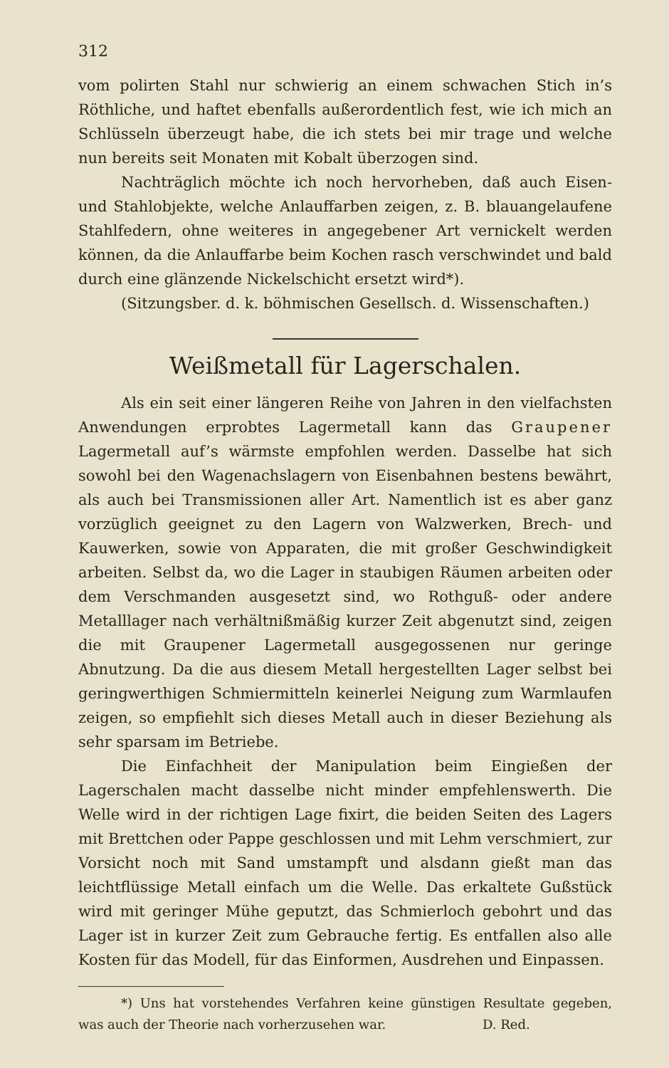312
vom polirten Stahl nur schwierig an einem schwachen Stich in’s Röthliche, und haftet ebenfalls außerordentlich fest, wie ich mich an Schlüsseln überzeugt habe, die ich stets bei mir trage und welche nun bereits seit Monaten mit Kobalt überzogen sind.
Nachträglich möchte ich noch hervorheben, daß auch Eisen- und Stahlobjekte, welche Anlauffarben zeigen, z. B. blauangelaufene Stahlfedern, ohne weiteres in angegebener Art vernickelt werden können, da die Anlauffarbe beim Kochen rasch verschwindet und bald durch eine glänzende Nickelschicht ersetzt wird*).
(Sitzungsber. d. k. böhmischen Gesellsch. d. Wissenschaften.)
Weißmetall für Lagerschalen.
Als ein seit einer längeren Reihe von Jahren in den vielfachsten Anwendungen erprobtes Lagermetall kann das Graupener Lagermetall auf’s wärmste empfohlen werden. Dasselbe hat sich sowohl bei den Wagenachslagern von Eisenbahnen bestens bewährt, als auch bei Transmissionen aller Art. Namentlich ist es aber ganz vorzüglich geeignet zu den Lagern von Walzwerken, Brech- und Kauwerken, sowie von Apparaten, die mit großer Geschwindigkeit arbeiten. Selbst da, wo die Lager in staubigen Räumen arbeiten oder dem Verschmanden ausgesetzt sind, wo Rothguß- oder andere Metalllager nach verhältnißmäßig kurzer Zeit abgenutzt sind, zeigen die mit Graupener Lagermetall ausgegossenen nur geringe Abnutzung. Da die aus diesem Metall hergestellten Lager selbst bei geringwerthigen Schmiermitteln keinerlei Neigung zum Warmlaufen zeigen, so empfiehlt sich dieses Metall auch in dieser Beziehung als sehr sparsam im Betriebe.
Die Einfachheit der Manipulation beim Eingießen der Lagerschalen macht dasselbe nicht minder empfehlenswerth. Die Welle wird in der richtigen Lage fixirt, die beiden Seiten des Lagers mit Brettchen oder Pappe geschlossen und mit Lehm verschmiert, zur Vorsicht noch mit Sand umstampft und alsdann gießt man das leichtflüssige Metall einfach um die Welle. Das erkaltete Gußstück wird mit geringer Mühe geputzt, das Schmierloch gebohrt und das Lager ist in kurzer Zeit zum Gebrauche fertig. Es entfallen also alle Kosten für das Modell, für das Einformen, Ausdrehen und Einpassen.
*) Uns hat vorstehendes Verfahren keine günstigen Resultate gegeben, was auch der Theorie nach vorherzusehen war. D. Red.